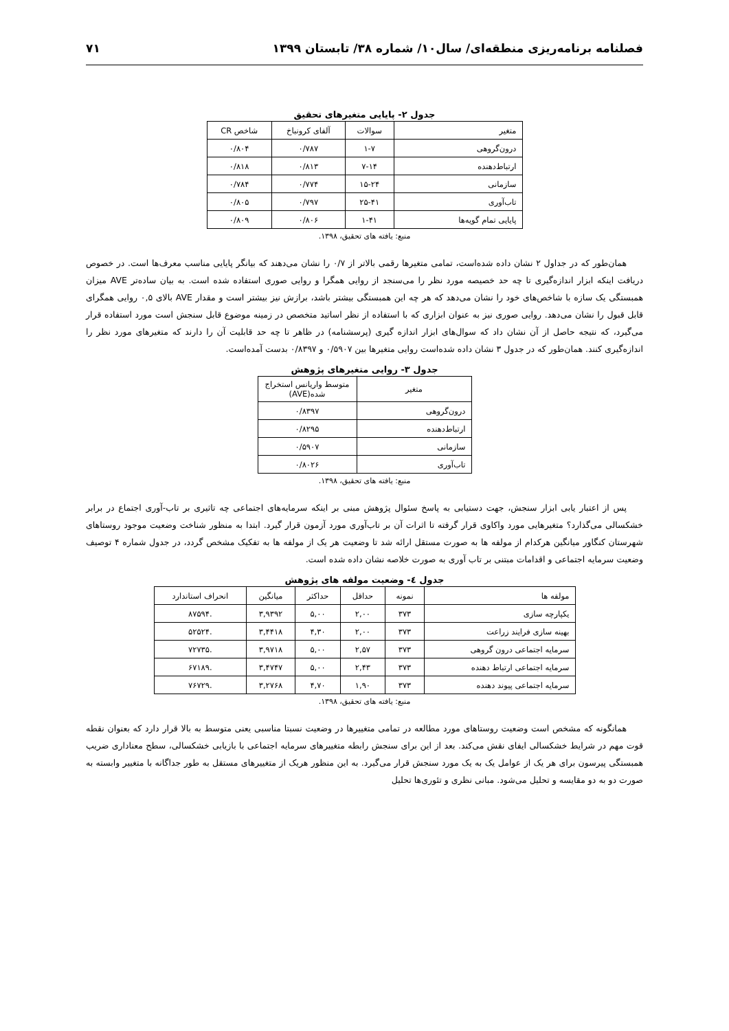فصلنامه برنامه‌ریزی منطقه‌ای/ سال۱۰/ شماره ۳۸/ تابستان ۱۳۹۹ ۷۱
جدول ۲- پایایی متغیرهای تحقیق
| متغیر | سوالات | آلفای کرونباخ | شاخص CR |
| --- | --- | --- | --- |
| درون‌گروهی | ۱-۷ | ۰/۷۸۷ | ۰/۸۰۴ |
| ارتباط‌دهنده | ۷-۱۴ | ۰/۸۱۳ | ۰/۸۱۸ |
| سازمانی | ۱۵-۲۴ | ۰/۷۷۴ | ۰/۷۸۴ |
| تاب‌آوری | ۲۵-۴۱ | ۰/۷۹۷ | ۰/۸۰۵ |
| پایایی تمام گویه‌ها | ۱-۴۱ | ۰/۸۰۶ | ۰/۸۰۹ |
منبع: یافته های تحقیق، ۱۳۹۸.
همان‌طور که در جداول ۲ نشان داده شده‌است، تمامی متغیرها رقمی بالاتر از ۰/۷ را نشان می‌دهند که بیانگر پایایی مناسب معرف‌ها است. در خصوص دریافت اینکه ابزار اندازه‌گیری تا چه حد خصیصه مورد نظر را می‌سنجد از روایی همگرا و روایی صوری استفاده شده است. به بیان ساده‌تر AVE میزان همبستگی یک سازه با شاخص‌های خود را نشان می‌دهد که هر چه این همبستگی بیشتر باشد، برازش نیز بیشتر است و مقدار AVE بالای ۰,۵ روایی همگرای قابل قبول را نشان می‌دهد. روایی صوری نیز به عنوان ابزاری که با استفاده از نظر اساتید متخصص در زمینه موضوع قابل سنجش است مورد استفاده قرار می‌گیرد، که نتیجه حاصل از آن نشان داد که سوال‌های ابزار اندازه گیری (پرسشنامه) در ظاهر تا چه حد قابلیت آن را دارند که متغیرهای مورد نظر را اندازه‌گیری کنند. همان‌طور که در جدول ۳ نشان داده شده‌است روایی متغیرها بین ۰/۵۹۰۷ و ۰/۸۳۹۷ بدست آمده‌است.
جدول ۳- روایی متغیرهای پژوهش
| متغیر | متوسط واریانس استخراج شده(AVE) |
| --- | --- |
| درون‌گروهی | ۰/۸۳۹۷ |
| ارتباط‌دهنده | ۰/۸۲۹۵ |
| سازمانی | ۰/۵۹۰۷ |
| تاب‌آوری | ۰/۸۰۲۶ |
منبع: یافته های تحقیق، ۱۳۹۸.
پس از اعتبار یابی ابزار سنجش، جهت دستیابی به پاسخ سئوال پژوهش مبنی بر اینکه سرمایه‌های اجتماعی چه تاثیری بر تاب-آوری اجتماع در برابر خشکسالی می‌گذارد؟ متغیرهایی مورد واکاوی قرار گرفته تا اثرات آن بر تاب‌آوری مورد آزمون قرار گیرد. ابتدا به منظور شناخت وضعیت موجود روستاهای شهرستان کنگاور میانگین هرکدام از مولفه ها به صورت مستقل ارائه شد تا وضعیت هر یک از مولفه ها به تفکیک مشخص گردد، در جدول شماره ۴ توصیف وضعیت سرمایه اجتماعی و اقدامات مبتنی بر تاب آوری به صورت خلاصه نشان داده شده است.
جدول ٤- وضعیت مولفه های پژوهش
| مولفه ها | نمونه | حداقل | حداکثر | میانگین | انحراف استاندارد |
| --- | --- | --- | --- | --- | --- |
| یکپارچه سازی | ۳۷۳ | ۲,۰۰ | ۵,۰۰ | ۳,۹۳۹۲ | .۸۷۵۹۴ |
| بهینه سازی فرایند زراعت | ۳۷۳ | ۲,۰۰ | ۴,۳۰ | ۳,۴۴۱۸ | .۵۲۵۲۴ |
| سرمایه اجتماعی درون گروهی | ۳۷۳ | ۲,۵۷ | ۵,۰۰ | ۳,۹۷۱۸ | .۷۲۷۳۵ |
| سرمایه اجتماعی ارتباط دهنده | ۳۷۳ | ۲,۴۳ | ۵,۰۰ | ۳,۴۷۴۷ | .۶۷۱۸۹ |
| سرمایه اجتماعی پیوند دهنده | ۳۷۳ | ۱,۹۰ | ۴,۷۰ | ۳,۲۷۶۸ | .۷۶۷۲۹ |
منبع: یافته های تحقیق، ۱۳۹۸.
همانگونه که مشخص است وضعیت روستاهای مورد مطالعه در تمامی متغییرها در وضعیت نسبتا مناسبی یعنی متوسط به بالا قرار دارد که بعنوان نقطه قوت مهم در شرایط خشکسالی ایفای نقش می‌کند. بعد از این برای سنجش رابطه متغییرهای سرمایه اجتماعی با بازیابی خشکسالی، سطح معناداری ضریب همبستگی پیرسون برای هر یک از عوامل یک به یک مورد سنجش قرار می‌گیرد. به این منظور هریک از متغییرهای مستقل به طور جداگانه با متغییر وابسته به صورت دو به دو مقایسه و تحلیل می‌شود. مبانی نظری و تئوری‌ها تحلیل